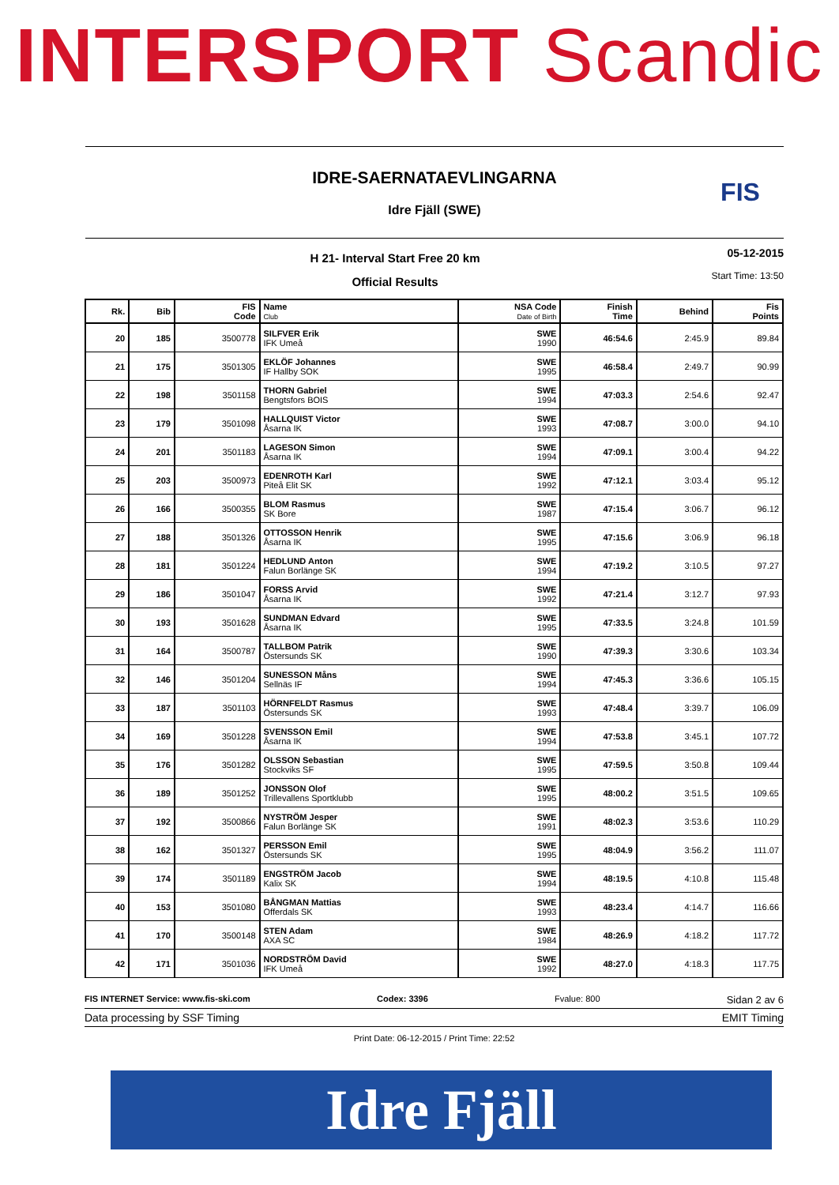INTERSPORT Scandic
IDRE-SAERNATAEVLINGARNA
Idre Fjäll (SWE)
FIS
H 21- Interval Start Free 20 km
Official Results
05-12-2015
Start Time: 13:50
| Rk. | Bib | FIS Code | Name Club | NSA Code Date of Birth | Finish Time | Behind | Fis Points |
| --- | --- | --- | --- | --- | --- | --- | --- |
| 20 | 185 | 3500778 | SILFVER Erik IFK Umeå | SWE 1990 | 46:54.6 | 2:45.9 | 89.84 |
| 21 | 175 | 3501305 | EKLÖF Johannes IF Hallby SOK | SWE 1995 | 46:58.4 | 2:49.7 | 90.99 |
| 22 | 198 | 3501158 | THORN Gabriel Bengtsfors BOIS | SWE 1994 | 47:03.3 | 2:54.6 | 92.47 |
| 23 | 179 | 3501098 | HALLQUIST Victor Åsarna IK | SWE 1993 | 47:08.7 | 3:00.0 | 94.10 |
| 24 | 201 | 3501183 | LAGESON Simon Åsarna IK | SWE 1994 | 47:09.1 | 3:00.4 | 94.22 |
| 25 | 203 | 3500973 | EDENROTH Karl Piteå Elit SK | SWE 1992 | 47:12.1 | 3:03.4 | 95.12 |
| 26 | 166 | 3500355 | BLOM Rasmus SK Bore | SWE 1987 | 47:15.4 | 3:06.7 | 96.12 |
| 27 | 188 | 3501326 | OTTOSSON Henrik Åsarna IK | SWE 1995 | 47:15.6 | 3:06.9 | 96.18 |
| 28 | 181 | 3501224 | HEDLUND Anton Falun Borlänge SK | SWE 1994 | 47:19.2 | 3:10.5 | 97.27 |
| 29 | 186 | 3501047 | FORSS Arvid Åsarna IK | SWE 1992 | 47:21.4 | 3:12.7 | 97.93 |
| 30 | 193 | 3501628 | SUNDMAN Edvard Åsarna IK | SWE 1995 | 47:33.5 | 3:24.8 | 101.59 |
| 31 | 164 | 3500787 | TALLBOM Patrik Östersunds SK | SWE 1990 | 47:39.3 | 3:30.6 | 103.34 |
| 32 | 146 | 3501204 | SUNESSON Måns Sellnäs IF | SWE 1994 | 47:45.3 | 3:36.6 | 105.15 |
| 33 | 187 | 3501103 | HÖRNFELDT Rasmus Östersunds SK | SWE 1993 | 47:48.4 | 3:39.7 | 106.09 |
| 34 | 169 | 3501228 | SVENSSON Emil Åsarna IK | SWE 1994 | 47:53.8 | 3:45.1 | 107.72 |
| 35 | 176 | 3501282 | OLSSON Sebastian Stockviks SF | SWE 1995 | 47:59.5 | 3:50.8 | 109.44 |
| 36 | 189 | 3501252 | JONSSON Olof Trillevallens Sportklubb | SWE 1995 | 48:00.2 | 3:51.5 | 109.65 |
| 37 | 192 | 3500866 | NYSTRÖM Jesper Falun Borlänge SK | SWE 1991 | 48:02.3 | 3:53.6 | 110.29 |
| 38 | 162 | 3501327 | PERSSON Emil Östersunds SK | SWE 1995 | 48:04.9 | 3:56.2 | 111.07 |
| 39 | 174 | 3501189 | ENGSTRÖM Jacob Kalix SK | SWE 1994 | 48:19.5 | 4:10.8 | 115.48 |
| 40 | 153 | 3501080 | BÅNGMAN Mattias Offerdals SK | SWE 1993 | 48:23.4 | 4:14.7 | 116.66 |
| 41 | 170 | 3500148 | STEN Adam AXA SC | SWE 1984 | 48:26.9 | 4:18.2 | 117.72 |
| 42 | 171 | 3501036 | NORDSTRÖM David IFK Umeå | SWE 1992 | 48:27.0 | 4:18.3 | 117.75 |
FIS INTERNET Service: www.fis-ski.com Codex: 3396 Fvalue: 800 Sidan 2 av 6
Data processing by SSF Timing EMIT Timing
Print Date: 06-12-2015 / Print Time: 22:52
Idre Fjäll